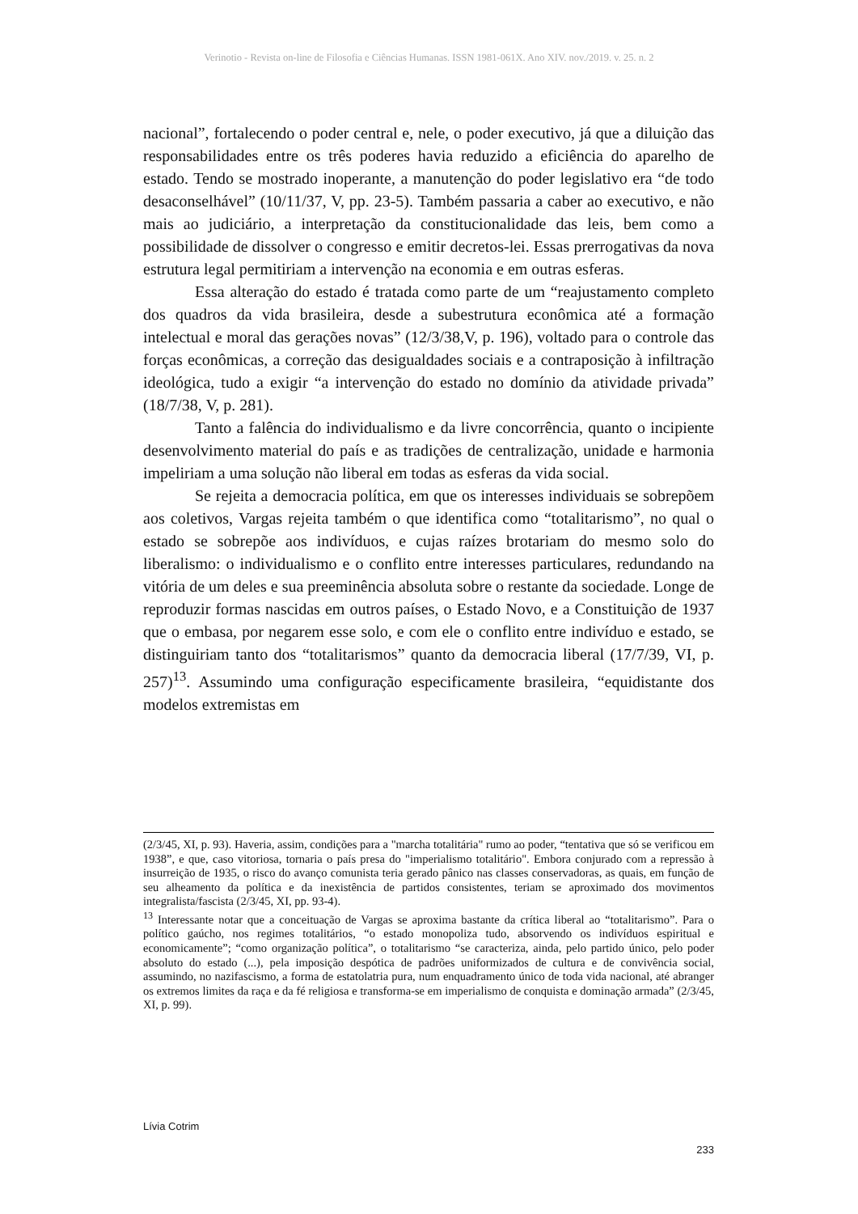Verinotio - Revista on-line de Filosofia e Ciências Humanas. ISSN 1981-061X. Ano XIV. nov./2019. v. 25. n. 2
nacional”, fortalecendo o poder central e, nele, o poder executivo, já que a diluição das responsabilidades entre os três poderes havia reduzido a eficiência do aparelho de estado. Tendo se mostrado inoperante, a manutenção do poder legislativo era “de todo desaconselhável” (10/11/37, V, pp. 23-5). Também passaria a caber ao executivo, e não mais ao judiciário, a interpretação da constitucionalidade das leis, bem como a possibilidade de dissolver o congresso e emitir decretos-lei. Essas prerrogativas da nova estrutura legal permitiriam a intervenção na economia e em outras esferas.
Essa alteração do estado é tratada como parte de um “reajustamento completo dos quadros da vida brasileira, desde a subestrutura econômica até a formação intelectual e moral das gerações novas” (12/3/38,V, p. 196), voltado para o controle das forças econômicas, a correção das desigualdades sociais e a contraposição à infiltração ideológica, tudo a exigir “a intervenção do estado no domínio da atividade privada” (18/7/38, V, p. 281).
Tanto a falência do individualismo e da livre concorrência, quanto o incipiente desenvolvimento material do país e as tradições de centralização, unidade e harmonia impeliriam a uma solução não liberal em todas as esferas da vida social.
Se rejeita a democracia política, em que os interesses individuais se sobrepõem aos coletivos, Vargas rejeita também o que identifica como “totalitarismo”, no qual o estado se sobrepõe aos indivíduos, e cujas raízes brotariam do mesmo solo do liberalismo: o individualismo e o conflito entre interesses particulares, redundando na vitória de um deles e sua preeminência absoluta sobre o restante da sociedade. Longe de reproduzir formas nascidas em outros países, o Estado Novo, e a Constituição de 1937 que o embasa, por negarem esse solo, e com ele o conflito entre indivíduo e estado, se distinguiriam tanto dos “totalitarismos” quanto da democracia liberal (17/7/39, VI, p. 257)<sup>13</sup>. Assumindo uma configuração especificamente brasileira, “equidistante dos modelos extremistas em
(2/3/45, XI, p. 93). Haveria, assim, condições para a "marcha totalitária" rumo ao poder, “tentativa que só se verificou em 1938”, e que, caso vitoriosa, tornaria o país presa do "imperialismo totalitário". Embora conjurado com a repressão à insurreição de 1935, o risco do avanço comunista teria gerado pânico nas classes conservadoras, as quais, em função de seu alheamento da política e da inexistência de partidos consistentes, teriam se aproximado dos movimentos integralista/fascista (2/3/45, XI, pp. 93-4).
<sup>13</sup> Interessante notar que a conceituação de Vargas se aproxima bastante da crítica liberal ao “totalitarismo”. Para o político gaúcho, nos regimes totalitários, “o estado monopoliza tudo, absorvendo os indivíduos espiritual e economicamente”; “como organização política”, o totalitarismo “se caracteriza, ainda, pelo partido único, pelo poder absoluto do estado (...), pela imposição despótica de padrões uniformizados de cultura e de convivência social, assumindo, no nazifascismo, a forma de estatolatria pura, num enquadramento único de toda vida nacional, até abranger os extremos limites da raça e da fé religiosa e transforma-se em imperialismo de conquista e dominação armada” (2/3/45, XI, p. 99).
Lívia Cotrim
233